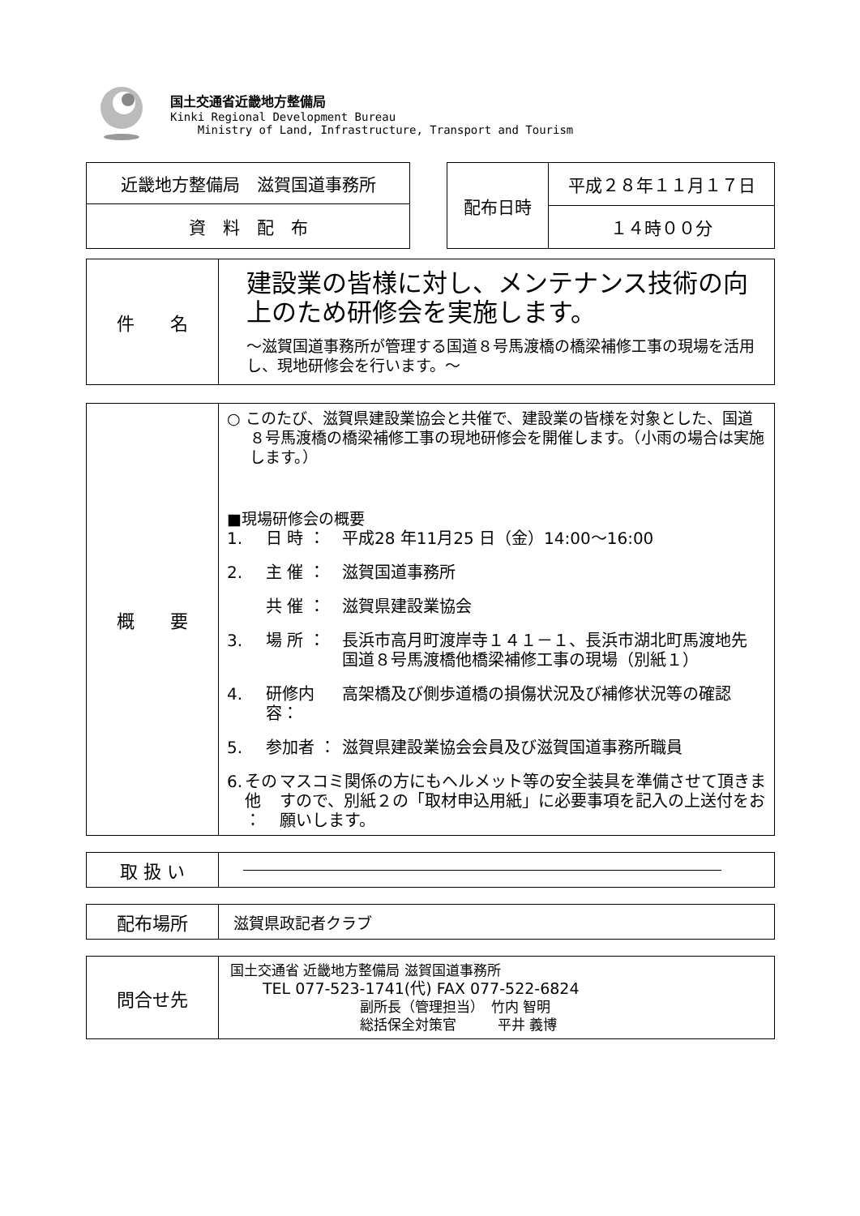国土交通省近畿地方整備局
Kinki Regional Development Bureau
Ministry of Land, Infrastructure, Transport and Tourism
| 近畿地方整備局 滋賀国道事務所 |
| 資 料 配 布 |
| 配布日時 | 平成２８年１１月１７日 |
| | １４時００分 |
| 件 名 | 建設業の皆様に対し、メンテナンス技術の向上のため研修会を実施します。 ～滋賀国道事務所が管理する国道８号馬渡橋の橋梁補修工事の現場を活用し、現地研修会を行います。～ |
| 概 要 | ○ このたび、滋賀県建設業協会と共催で、建設業の皆様を対象とした、国道８号馬渡橋の橋梁補修工事の現地研修会を開催します。（小雨の場合は実施します。） ■現場研修会の概要 1. 日 時 ： 平成28 年11月25 日（金）14:00～16:00 2. 主 催 ： 滋賀国道事務所 共 催 ： 滋賀県建設業協会 3. 場 所 ： 長浜市高月町渡岸寺１４１－１、長浜市湖北町馬渡地先 国道８号馬渡橋他橋梁補修工事の現場（別紙１） 4. 研修内容： 高架橋及び側歩道橋の損傷状況及び補修状況等の確認 5. 参加者 ： 滋賀県建設業協会会員及び滋賀国道事務所職員 6. その他 ： マスコミ関係の方にもヘルメット等の安全装具を準備させて頂きますので、別紙２の「取材申込用紙」に必要事項を記入の上送付をお願いします。 |
| 取 扱 い | |
| 配布場所 | 滋賀県政記者クラブ |
| 問合せ先 | 国土交通省 近畿地方整備局 滋賀国道事務所 TEL 077-523-1741(代) FAX 077-522-6824 副所長（管理担当） 竹内 智明 総括保全対策官 平井 義博 |